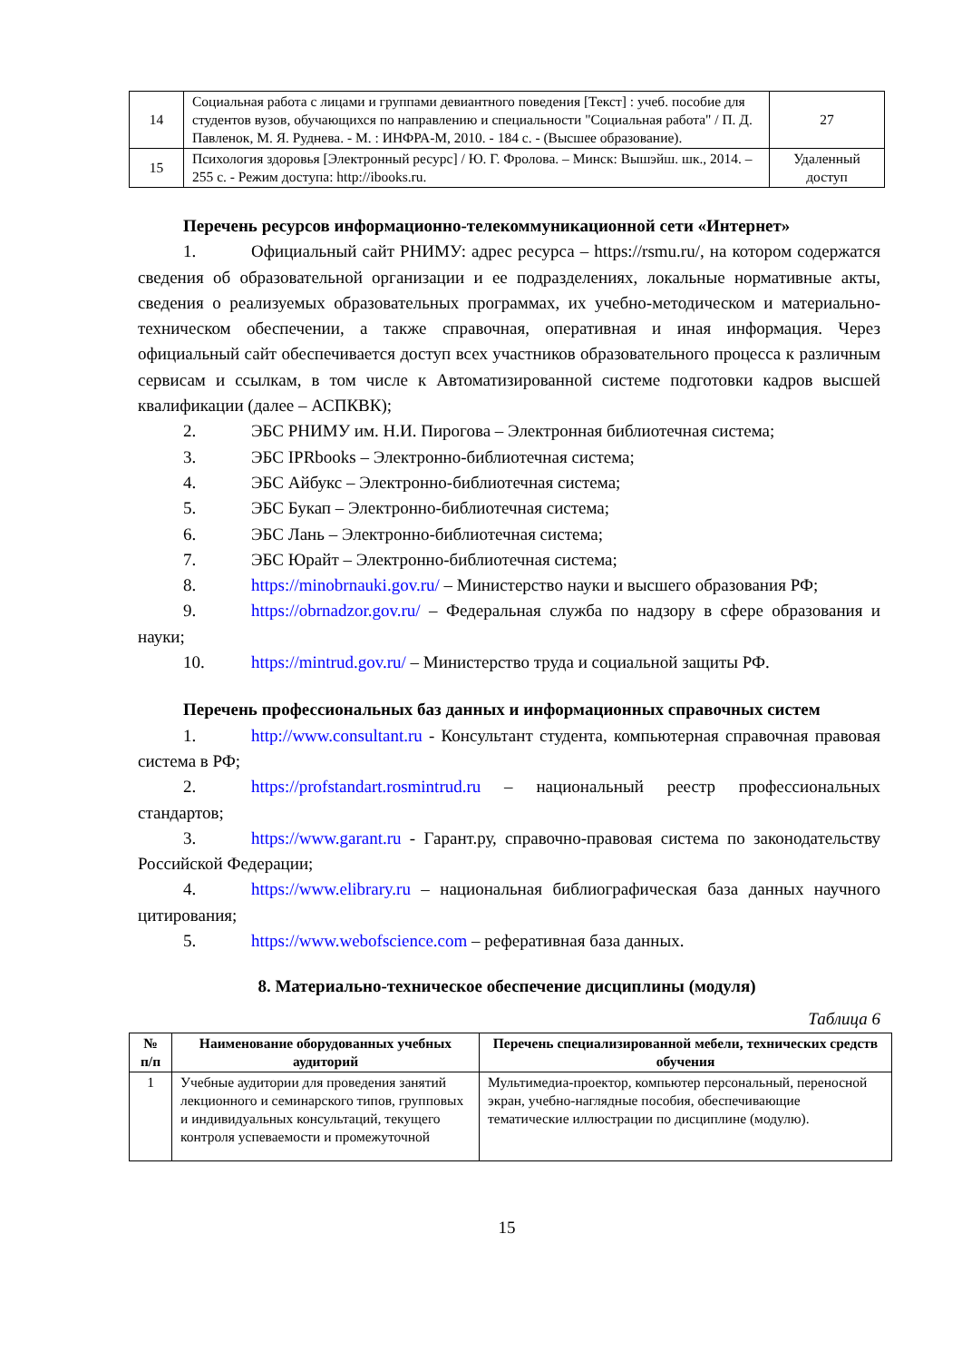| 14 | Социальная работа с лицами и группами девиантного поведения [Текст] : учеб. пособие для студентов вузов, обучающихся по направлению и специальности "Социальная работа" / П. Д. Павленок, М. Я. Руднева. - М. : ИНФРА-М, 2010. - 184 с. - (Высшее образование). | 27 |
| 15 | Психология здоровья [Электронный ресурс] / Ю. Г. Фролова. – Минск: Вышэйш. шк., 2014. – 255 с. - Режим доступа: http://ibooks.ru. | Удаленный доступ |
Перечень ресурсов информационно-телекоммуникационной сети «Интернет»
1. Официальный сайт РНИМУ: адрес ресурса – https://rsmu.ru/, на котором содержатся сведения об образовательной организации и ее подразделениях, локальные нормативные акты, сведения о реализуемых образовательных программах, их учебно-методическом и материально-техническом обеспечении, а также справочная, оперативная и иная информация. Через официальный сайт обеспечивается доступ всех участников образовательного процесса к различным сервисам и ссылкам, в том числе к Автоматизированной системе подготовки кадров высшей квалификации (далее – АСПКВК);
2. ЭБС РНИМУ им. Н.И. Пирогова – Электронная библиотечная система;
3. ЭБС IPRbooks – Электронно-библиотечная система;
4. ЭБС Айбукс – Электронно-библиотечная система;
5. ЭБС Букап – Электронно-библиотечная система;
6. ЭБС Лань – Электронно-библиотечная система;
7. ЭБС Юрайт – Электронно-библиотечная система;
8. https://minobrnauki.gov.ru/ – Министерство науки и высшего образования РФ;
9. https://obrnadzor.gov.ru/ – Федеральная служба по надзору в сфере образования и науки;
10. https://mintrud.gov.ru/ – Министерство труда и социальной защиты РФ.
Перечень профессиональных баз данных и информационных справочных систем
1. http://www.consultant.ru - Консультант студента, компьютерная справочная правовая система в РФ;
2. https://profstandart.rosmintrud.ru – национальный реестр профессиональных стандартов;
3. https://www.garant.ru - Гарант.ру, справочно-правовая система по законодательству Российской Федерации;
4. https://www.elibrary.ru – национальная библиографическая база данных научного цитирования;
5. https://www.webofscience.com – реферативная база данных.
8. Материально-техническое обеспечение дисциплины (модуля)
Таблица 6
| № п/п | Наименование оборудованных учебных аудиторий | Перечень специализированной мебели, технических средств обучения |
| --- | --- | --- |
| 1 | Учебные аудитории для проведения занятий лекционного и семинарского типов, групповых и индивидуальных консультаций, текущего контроля успеваемости и промежуточной | Мультимедиа-проектор, компьютер персональный, переносной экран, учебно-наглядные пособия, обеспечивающие тематические иллюстрации по дисциплине (модулю). |
15